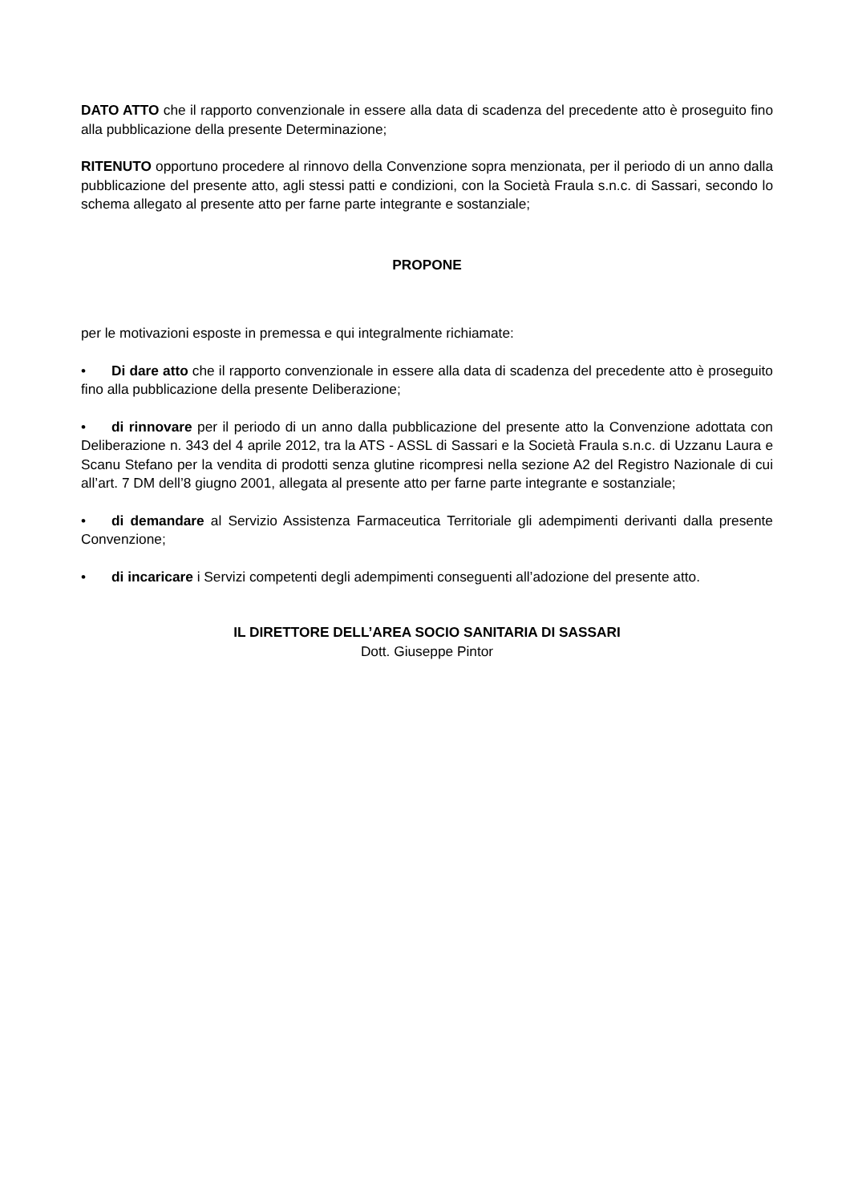DATO ATTO che il rapporto convenzionale in essere alla data di scadenza del precedente atto è proseguito fino alla pubblicazione della presente Determinazione;
RITENUTO opportuno procedere al rinnovo della Convenzione sopra menzionata, per il periodo di un anno dalla pubblicazione del presente atto, agli stessi patti e condizioni, con la Società Fraula s.n.c. di Sassari, secondo lo schema allegato al presente atto per farne parte integrante e sostanziale;
PROPONE
per le motivazioni esposte in premessa e qui integralmente richiamate:
• Di dare atto che il rapporto convenzionale in essere alla data di scadenza del precedente atto è proseguito fino alla pubblicazione della presente Deliberazione;
• di rinnovare per il periodo di un anno dalla pubblicazione del presente atto la Convenzione adottata con Deliberazione n. 343 del 4 aprile 2012, tra la ATS - ASSL di Sassari e la Società Fraula s.n.c. di Uzzanu Laura e Scanu Stefano per la vendita di prodotti senza glutine ricompresi nella sezione A2 del Registro Nazionale di cui all’art. 7 DM dell’8 giugno 2001, allegata al presente atto per farne parte integrante e sostanziale;
• di demandare al Servizio Assistenza Farmaceutica Territoriale gli adempimenti derivanti dalla presente Convenzione;
• di incaricare i Servizi competenti degli adempimenti conseguenti all’adozione del presente atto.
IL DIRETTORE DELL’AREA SOCIO SANITARIA DI SASSARI
Dott. Giuseppe Pintor